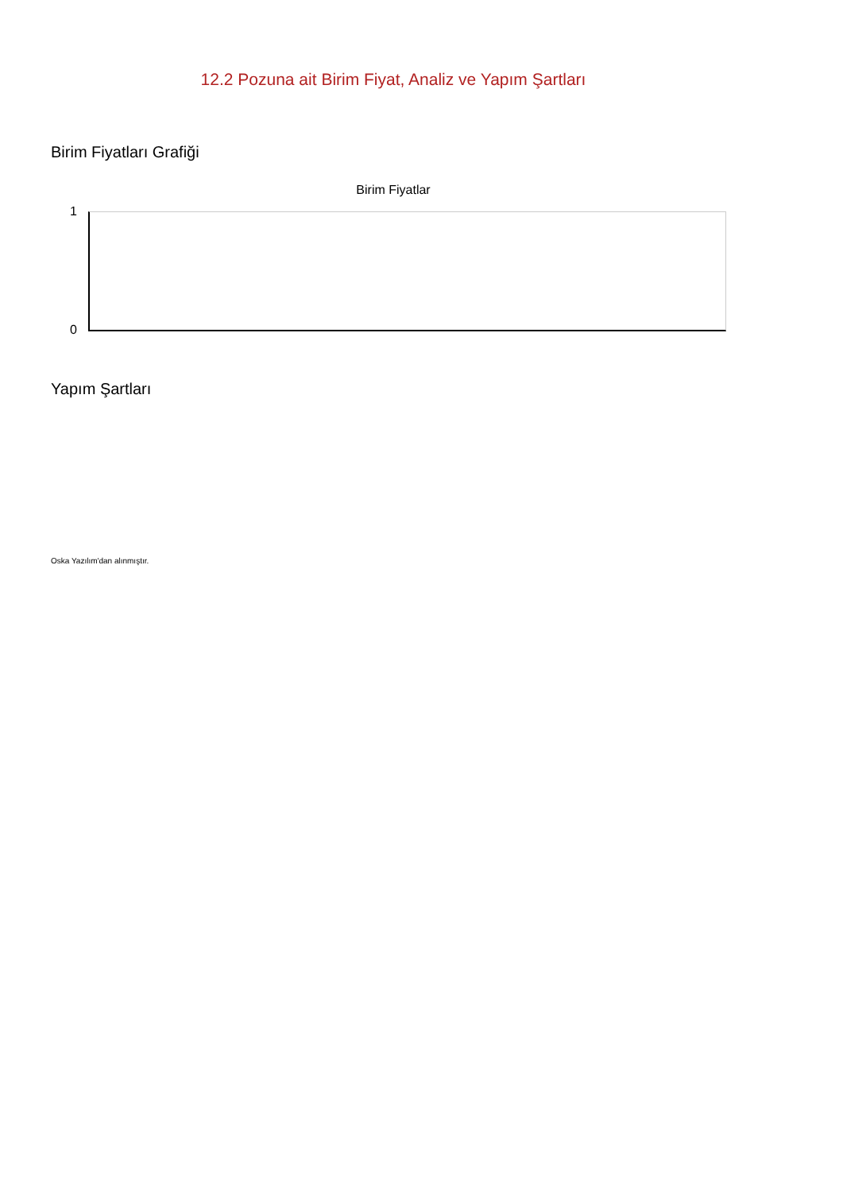12.2 Pozuna ait Birim Fiyat, Analiz ve Yapım Şartları
Birim Fiyatları Grafiği
Birim Fiyatlar
1
0
Yapım Şartları
Oska Yazılım'dan alınmıştır.